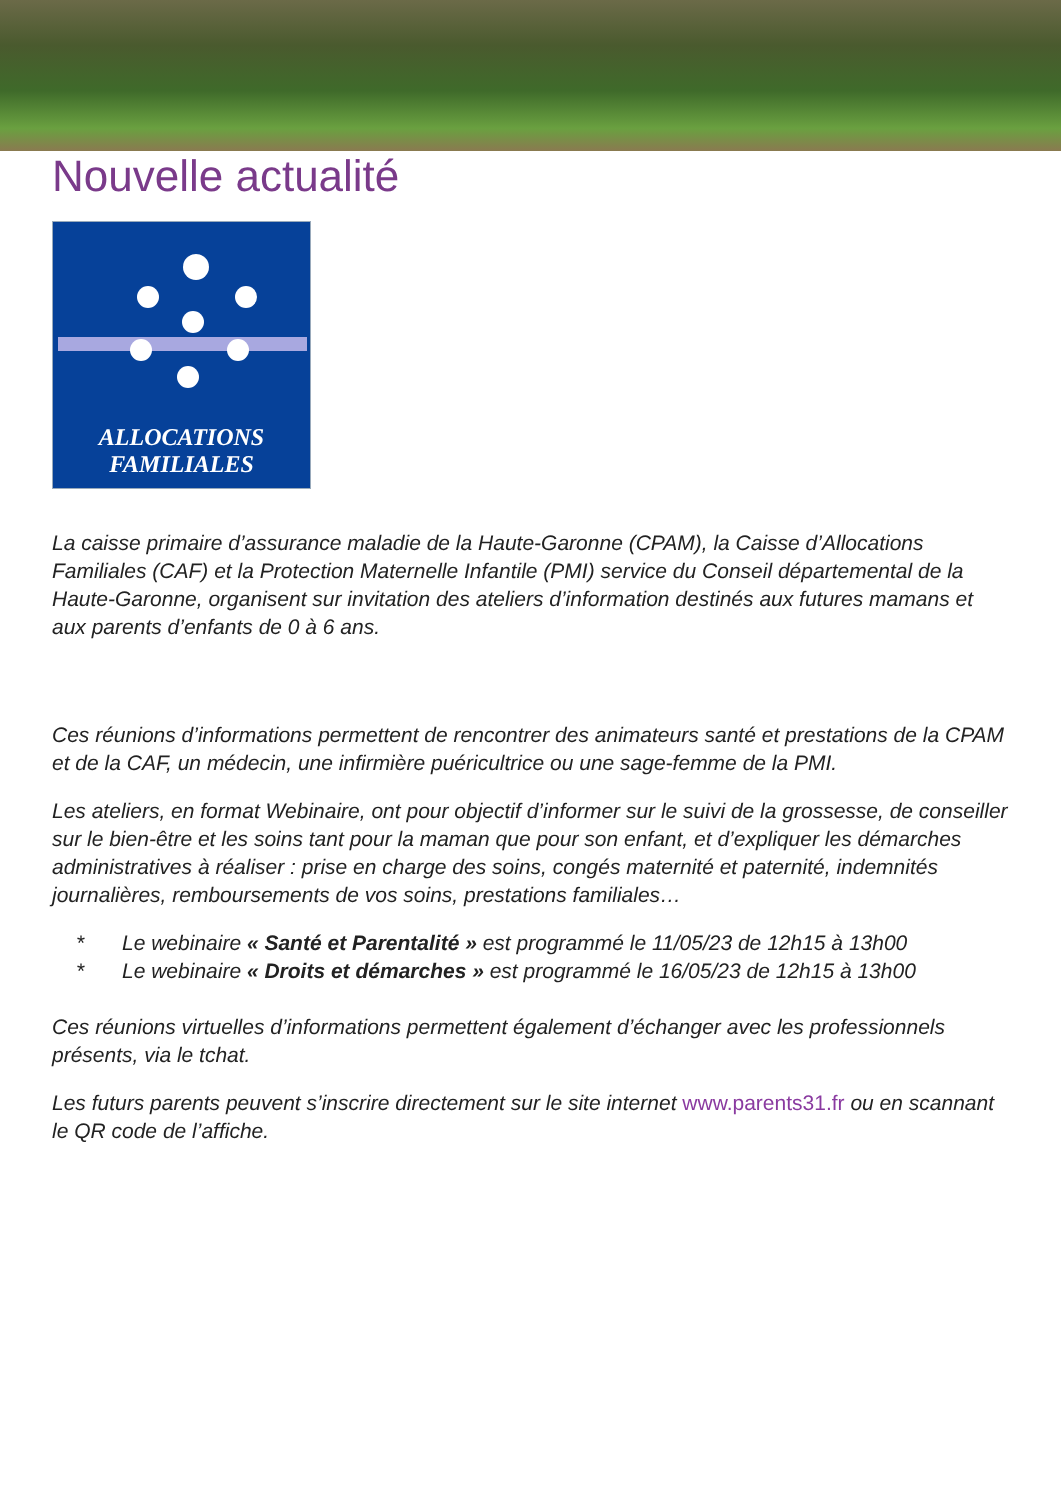Nouvelle actualité
ALLOCATIONS
FAMILIALES
La caisse primaire d’assurance maladie de la Haute-Garonne (CPAM), la Caisse d’Allocations Familiales (CAF) et la Protection Maternelle Infantile (PMI) service du Conseil départemental de la Haute-Garonne, organisent sur invitation des ateliers d’information destinés aux futures mamans et aux parents d’enfants de 0 à 6 ans.
Ces réunions d’informations permettent de rencontrer des animateurs santé et prestations de la CPAM et de la CAF, un médecin, une infirmière puéricultrice ou une sage-femme de la PMI.
Les ateliers, en format Webinaire, ont pour objectif d’informer sur le suivi de la grossesse, de conseiller sur le bien-être et les soins tant pour la maman que pour son enfant, et d’expliquer les démarches administratives à réaliser : prise en charge des soins, congés maternité et paternité, indemnités journalières, remboursements de vos soins, prestations familiales…
* Le webinaire « Santé et Parentalité » est programmé le 11/05/23 de 12h15 à 13h00
* Le webinaire « Droits et démarches » est programmé le 16/05/23 de 12h15 à 13h00
Ces réunions virtuelles d’informations permettent également d’échanger avec les professionnels présents, via le tchat.
Les futurs parents peuvent s’inscrire directement sur le site internet www.parents31.fr ou en scannant le QR code de l’affiche.